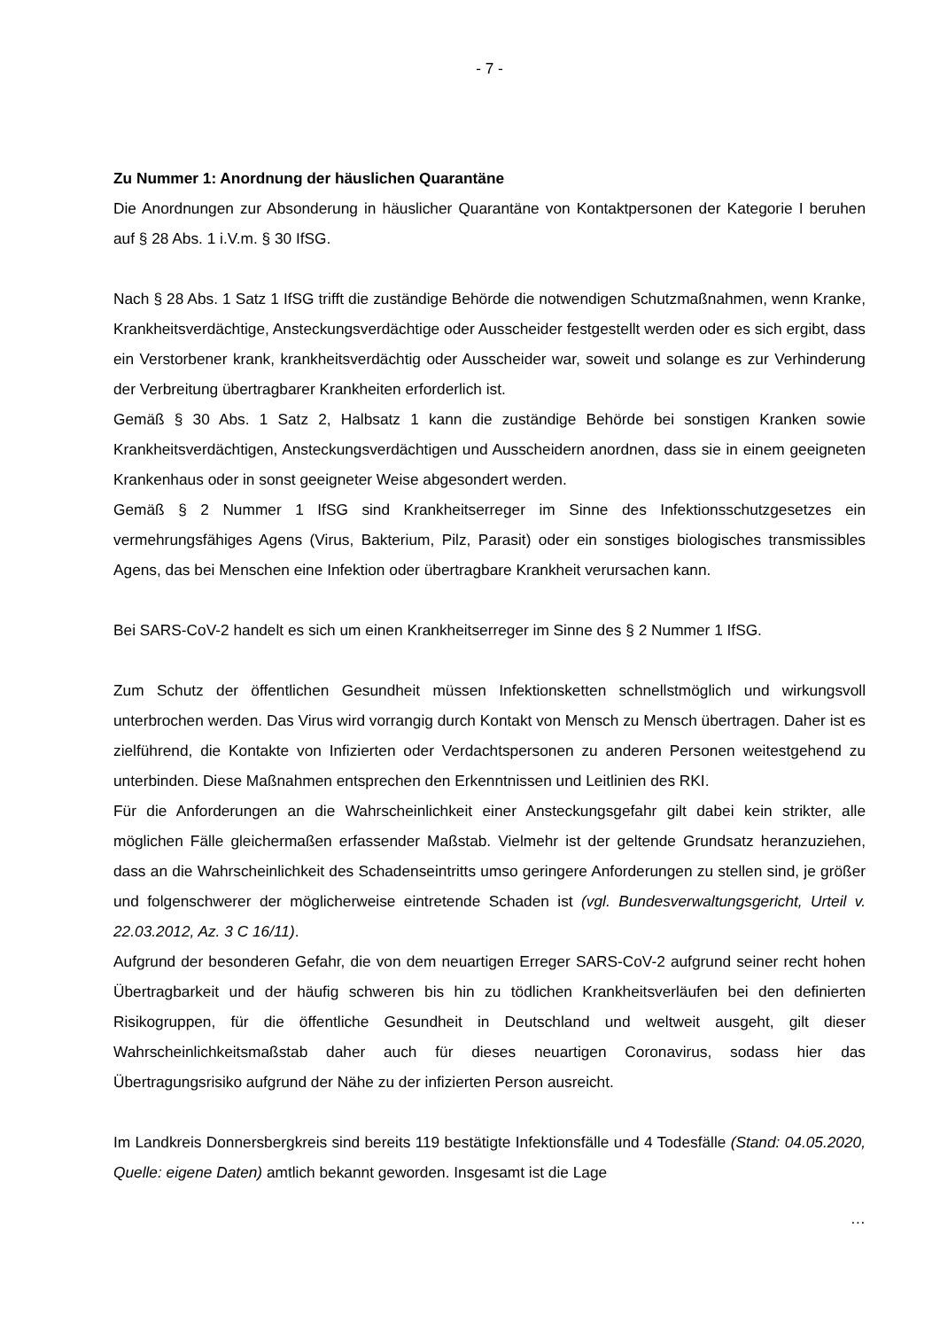- 7 -
Zu Nummer 1: Anordnung der häuslichen Quarantäne
Die Anordnungen zur Absonderung in häuslicher Quarantäne von Kontaktpersonen der Kategorie I beruhen auf § 28 Abs. 1 i.V.m. § 30 IfSG.
Nach § 28 Abs. 1 Satz 1 IfSG trifft die zuständige Behörde die notwendigen Schutzmaßnahmen, wenn Kranke, Krankheitsverdächtige, Ansteckungsverdächtige oder Ausscheider festgestellt werden oder es sich ergibt, dass ein Verstorbener krank, krankheitsverdächtig oder Ausscheider war, soweit und solange es zur Verhinderung der Verbreitung übertragbarer Krankheiten erforderlich ist.
Gemäß § 30 Abs. 1 Satz 2, Halbsatz 1 kann die zuständige Behörde bei sonstigen Kranken sowie Krankheitsverdächtigen, Ansteckungsverdächtigen und Ausscheidern anordnen, dass sie in einem geeigneten Krankenhaus oder in sonst geeigneter Weise abgesondert werden.
Gemäß § 2 Nummer 1 IfSG sind Krankheitserreger im Sinne des Infektionsschutzgesetzes ein vermehrungsfähiges Agens (Virus, Bakterium, Pilz, Parasit) oder ein sonstiges biologisches transmissibles Agens, das bei Menschen eine Infektion oder übertragbare Krankheit verursachen kann.
Bei SARS-CoV-2 handelt es sich um einen Krankheitserreger im Sinne des § 2 Nummer 1 IfSG.
Zum Schutz der öffentlichen Gesundheit müssen Infektionsketten schnellstmöglich und wirkungsvoll unterbrochen werden. Das Virus wird vorrangig durch Kontakt von Mensch zu Mensch übertragen. Daher ist es zielführend, die Kontakte von Infizierten oder Verdachtspersonen zu anderen Personen weitestgehend zu unterbinden. Diese Maßnahmen entsprechen den Erkenntnissen und Leitlinien des RKI.
Für die Anforderungen an die Wahrscheinlichkeit einer Ansteckungsgefahr gilt dabei kein strikter, alle möglichen Fälle gleichermaßen erfassender Maßstab. Vielmehr ist der geltende Grundsatz heranzuziehen, dass an die Wahrscheinlichkeit des Schadenseintritts umso geringere Anforderungen zu stellen sind, je größer und folgenschwerer der möglicherweise eintretende Schaden ist (vgl. Bundesverwaltungsgericht, Urteil v. 22.03.2012, Az. 3 C 16/11).
Aufgrund der besonderen Gefahr, die von dem neuartigen Erreger SARS-CoV-2 aufgrund seiner recht hohen Übertragbarkeit und der häufig schweren bis hin zu tödlichen Krankheitsverläufen bei den definierten Risikogruppen, für die öffentliche Gesundheit in Deutschland und weltweit ausgeht, gilt dieser Wahrscheinlichkeitsmaßstab daher auch für dieses neuartigen Coronavirus, sodass hier das Übertragungsrisiko aufgrund der Nähe zu der infizierten Person ausreicht.
Im Landkreis Donnersbergkreis sind bereits 119 bestätigte Infektionsfälle und 4 Todesfälle (Stand: 04.05.2020, Quelle: eigene Daten) amtlich bekannt geworden. Insgesamt ist die Lage
…